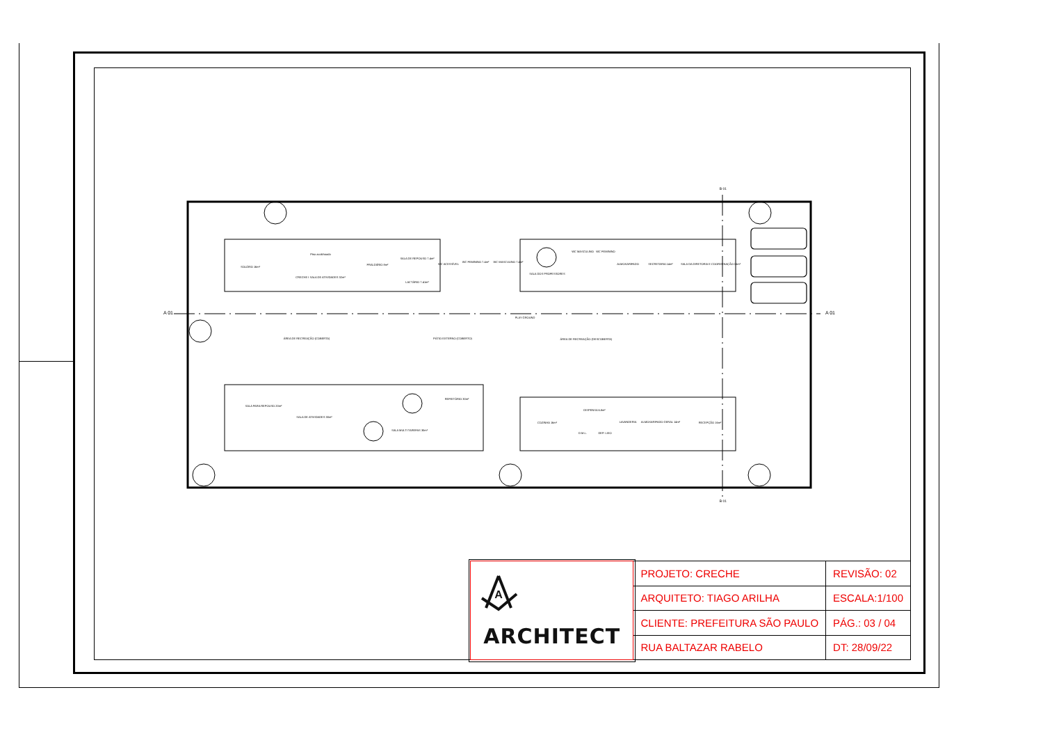SOLÁRIO 16m²
Piso acolchoado
CRECHE I SALA DE ATIVIDADES 32m²
FRALDÁRIO 8m²
SALA DE REPOUSO 7.4m²
LACTÁRIO 7.41m²
WC ACESSÍVEL
WC FEMININO 7.4m²
WC MASCULINO 7.4m²
SALA DOS PROFESSORES
WC MASCULINO
WC FEMININO
ALMOXARIFADO
SECRETARIA 14m²
SALA DA DIRETORIA E COORDENAÇÃO 16m²
PLAY GROUND
ÁREA DE RECREAÇÃO (COBERTA)
PÁTIO EXTERNO (COBERTO)
ÁREA DE RECREAÇÃO (DESCOBERTA)
SALA PARA REPOUSO 20m²
SALA DE ATIVIDADES 30m²
SALA MULTI TAREFAS 30m²
REFEITÓRIO 30m²
COZINHA 16m²
DISPENSA 6.8m²
D.M.L.
DEP. LIXO
LAVANDERIA
ALMOXARIFADO GERAL 14m²
RECEPÇÃO 16m²
A 01
A 01
B 01
B 01
| A ARCHITECT | PROJETO: CRECHE | REVISÃO: 02 |
| | ARQUITETO: TIAGO ARILHA | ESCALA:1/100 |
| | CLIENTE: PREFEITURA SÃO PAULO | PÁG.: 03 / 04 |
| | RUA BALTAZAR RABELO | DT: 28/09/22 |